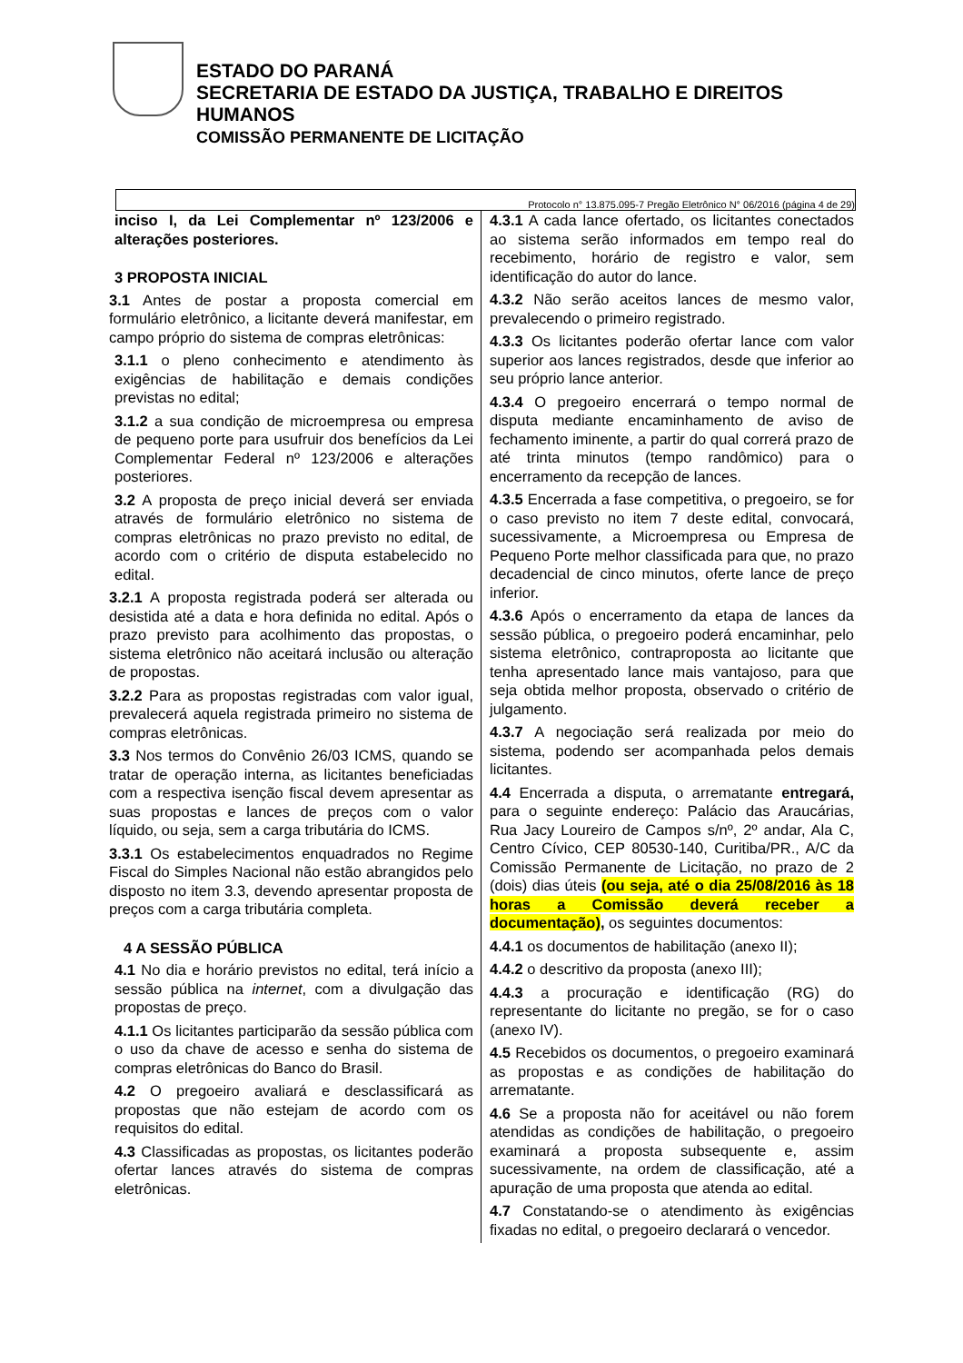ESTADO DO PARANÁ
SECRETARIA DE ESTADO DA JUSTIÇA, TRABALHO E DIREITOS HUMANOS
COMISSÃO PERMANENTE DE LICITAÇÃO
Protocolo n° 13.875.095-7 Pregão Eletrônico N° 06/2016 (página 4 de 29)
inciso I, da Lei Complementar nº 123/2006 e alterações posteriores.
3 PROPOSTA INICIAL
3.1 Antes de postar a proposta comercial em formulário eletrônico, a licitante deverá manifestar, em campo próprio do sistema de compras eletrônicas:
3.1.1 o pleno conhecimento e atendimento às exigências de habilitação e demais condições previstas no edital;
3.1.2 a sua condição de microempresa ou empresa de pequeno porte para usufruir dos benefícios da Lei Complementar Federal nº 123/2006 e alterações posteriores.
3.2 A proposta de preço inicial deverá ser enviada através de formulário eletrônico no sistema de compras eletrônicas no prazo previsto no edital, de acordo com o critério de disputa estabelecido no edital.
3.2.1 A proposta registrada poderá ser alterada ou desistida até a data e hora definida no edital. Após o prazo previsto para acolhimento das propostas, o sistema eletrônico não aceitará inclusão ou alteração de propostas.
3.2.2 Para as propostas registradas com valor igual, prevalecerá aquela registrada primeiro no sistema de compras eletrônicas.
3.3 Nos termos do Convênio 26/03 ICMS, quando se tratar de operação interna, as licitantes beneficiadas com a respectiva isenção fiscal devem apresentar as suas propostas e lances de preços com o valor líquido, ou seja, sem a carga tributária do ICMS.
3.3.1 Os estabelecimentos enquadrados no Regime Fiscal do Simples Nacional não estão abrangidos pelo disposto no item 3.3, devendo apresentar proposta de preços com a carga tributária completa.
4 A SESSÃO PÚBLICA
4.1 No dia e horário previstos no edital, terá início a sessão pública na internet, com a divulgação das propostas de preço.
4.1.1 Os licitantes participarão da sessão pública com o uso da chave de acesso e senha do sistema de compras eletrônicas do Banco do Brasil.
4.2 O pregoeiro avaliará e desclassificará as propostas que não estejam de acordo com os requisitos do edital.
4.3 Classificadas as propostas, os licitantes poderão ofertar lances através do sistema de compras eletrônicas.
4.3.1 A cada lance ofertado, os licitantes conectados ao sistema serão informados em tempo real do recebimento, horário de registro e valor, sem identificação do autor do lance.
4.3.2 Não serão aceitos lances de mesmo valor, prevalecendo o primeiro registrado.
4.3.3 Os licitantes poderão ofertar lance com valor superior aos lances registrados, desde que inferior ao seu próprio lance anterior.
4.3.4 O pregoeiro encerrará o tempo normal de disputa mediante encaminhamento de aviso de fechamento iminente, a partir do qual correrá prazo de até trinta minutos (tempo randômico) para o encerramento da recepção de lances.
4.3.5 Encerrada a fase competitiva, o pregoeiro, se for o caso previsto no item 7 deste edital, convocará, sucessivamente, a Microempresa ou Empresa de Pequeno Porte melhor classificada para que, no prazo decadencial de cinco minutos, oferte lance de preço inferior.
4.3.6 Após o encerramento da etapa de lances da sessão pública, o pregoeiro poderá encaminhar, pelo sistema eletrônico, contraproposta ao licitante que tenha apresentado lance mais vantajoso, para que seja obtida melhor proposta, observado o critério de julgamento.
4.3.7 A negociação será realizada por meio do sistema, podendo ser acompanhada pelos demais licitantes.
4.4 Encerrada a disputa, o arrematante entregará, para o seguinte endereço: Palácio das Araucárias, Rua Jacy Loureiro de Campos s/nº, 2º andar, Ala C, Centro Cívico, CEP 80530-140, Curitiba/PR., A/C da Comissão Permanente de Licitação, no prazo de 2 (dois) dias úteis (ou seja, até o dia 25/08/2016 às 18 horas a Comissão deverá receber a documentação), os seguintes documentos:
4.4.1 os documentos de habilitação (anexo II);
4.4.2 o descritivo da proposta (anexo III);
4.4.3 a procuração e identificação (RG) do representante do licitante no pregão, se for o caso (anexo IV).
4.5 Recebidos os documentos, o pregoeiro examinará as propostas e as condições de habilitação do arrematante.
4.6 Se a proposta não for aceitável ou não forem atendidas as condições de habilitação, o pregoeiro examinará a proposta subsequente e, assim sucessivamente, na ordem de classificação, até a apuração de uma proposta que atenda ao edital.
4.7 Constatando-se o atendimento às exigências fixadas no edital, o pregoeiro declarará o vencedor.